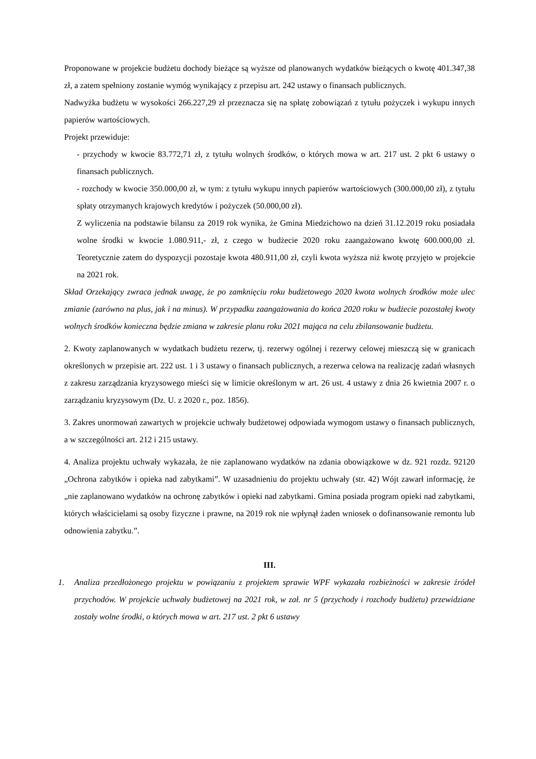Proponowane w projekcie budżetu dochody bieżące są wyższe od planowanych wydatków bieżących o kwotę 401.347,38 zł, a zatem spełniony zostanie wymóg wynikający z przepisu art. 242 ustawy o finansach publicznych.
Nadwyżka budżetu w wysokości 266.227,29 zł przeznacza się na spłatę zobowiązań z tytułu pożyczek i wykupu innych papierów wartościowych.
Projekt przewiduje:
- przychody w kwocie 83.772,71 zł, z tytułu wolnych środków, o których mowa w art. 217 ust. 2 pkt 6 ustawy o finansach publicznych.
- rozchody w kwocie 350.000,00 zł, w tym: z tytułu wykupu innych papierów wartościowych (300.000,00 zł), z tytułu spłaty otrzymanych krajowych kredytów i pożyczek (50.000,00 zł).
Z wyliczenia na podstawie bilansu za 2019 rok wynika, że Gmina Miedzichowo na dzień 31.12.2019 roku posiadała wolne środki w kwocie 1.080.911,- zł, z czego w budżecie 2020 roku zaangażowano kwotę 600.000,00 zł. Teoretycznie zatem do dyspozycji pozostaje kwota 480.911,00 zł, czyli kwota wyższa niż kwotę przyjęto w projekcie na 2021 rok.
Skład Orzekający zwraca jednak uwagę, że po zamknięciu roku budżetowego 2020 kwota wolnych środków może ulec zmianie (zarówno na plus, jak i na minus). W przypadku zaangażowania do końca 2020 roku w budżecie pozostałej kwoty wolnych środków konieczna będzie zmiana w zakresie planu roku 2021 mająca na celu zbilansowanie budżetu.
2. Kwoty zaplanowanych w wydatkach budżetu rezerw, tj. rezerwy ogólnej i rezerwy celowej mieszczą się w granicach określonych w przepisie art. 222 ust. 1 i 3 ustawy o finansach publicznych, a rezerwa celowa na realizację zadań własnych z zakresu zarządzania kryzysowego mieści się w limicie określonym w art. 26 ust. 4 ustawy z dnia 26 kwietnia 2007 r. o zarządzaniu kryzysowym (Dz. U. z 2020 r., poz. 1856).
3. Zakres unormowań zawartych w projekcie uchwały budżetowej odpowiada wymogom ustawy o finansach publicznych, a w szczególności art. 212 i 215 ustawy.
4. Analiza projektu uchwały wykazała, że nie zaplanowano wydatków na zdania obowiązkowe w dz. 921 rozdz. 92120 „Ochrona zabytków i opieka nad zabytkami”. W uzasadnieniu do projektu uchwały (str. 42) Wójt zawarł informację, że „nie zaplanowano wydatków na ochronę zabytków i opieki nad zabytkami. Gmina posiada program opieki nad zabytkami, których właścicielami są osoby fizyczne i prawne, na 2019 rok nie wpłynął żaden wniosek o dofinansowanie remontu lub odnowienia zabytku.”.
III.
1. Analiza przedłożonego projektu w powiązaniu z projektem sprawie WPF wykazała rozbieżności w zakresie źródeł przychodów. W projekcie uchwały budżetowej na 2021 rok, w zał. nr 5 (przychody i rozchody budżetu) przewidziane zostały wolne środki, o których mowa w art. 217 ust. 2 pkt 6 ustawy